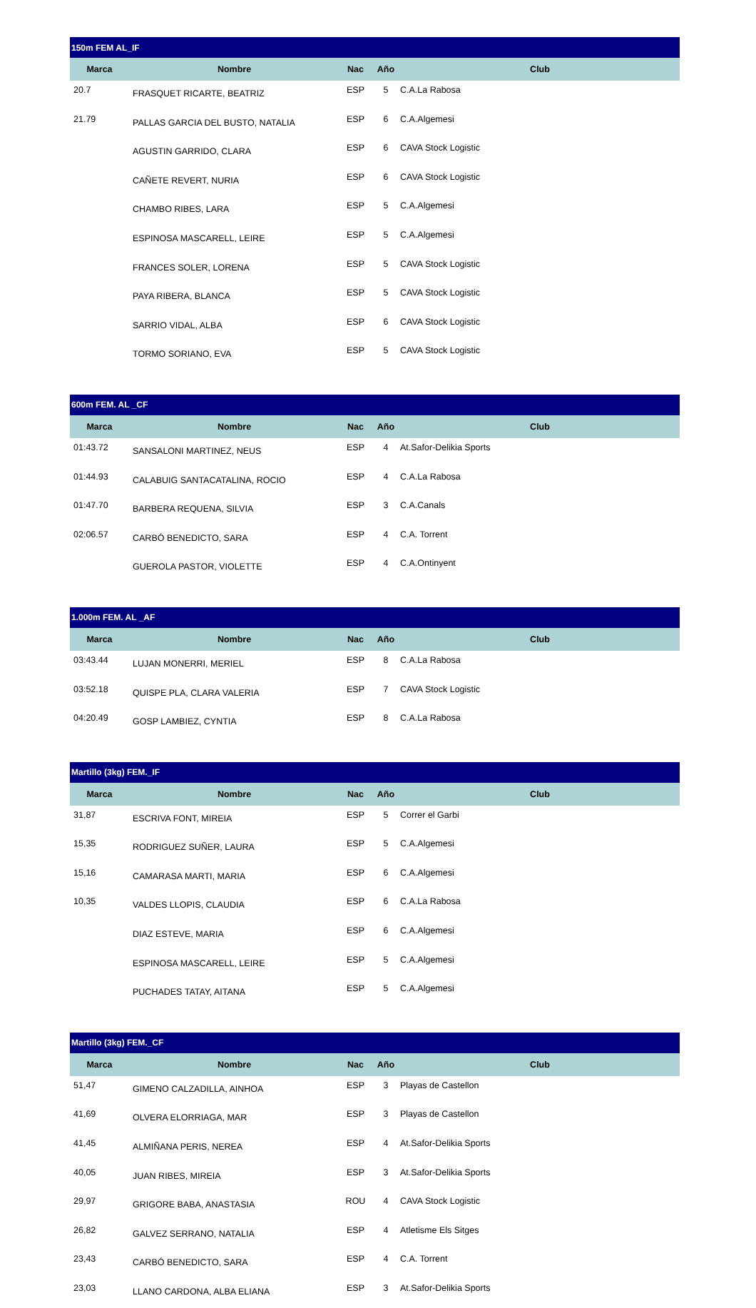| 150m FEM AL_IF | | | | |
| --- | --- | --- | --- | --- |
| Marca | Nombre | Nac | Año | Club |
| 20.7 | FRASQUET RICARTE, BEATRIZ | ESP | 5 | C.A.La Rabosa |
| 21.79 | PALLAS GARCIA DEL BUSTO, NATALIA | ESP | 6 | C.A.Algemesi |
| | AGUSTIN GARRIDO, CLARA | ESP | 6 | CAVA Stock Logistic |
| | CAÑETE REVERT, NURIA | ESP | 6 | CAVA Stock Logistic |
| | CHAMBO RIBES, LARA | ESP | 5 | C.A.Algemesi |
| | ESPINOSA MASCARELL, LEIRE | ESP | 5 | C.A.Algemesi |
| | FRANCES SOLER, LORENA | ESP | 5 | CAVA Stock Logistic |
| | PAYA RIBERA, BLANCA | ESP | 5 | CAVA Stock Logistic |
| | SARRIO VIDAL, ALBA | ESP | 6 | CAVA Stock Logistic |
| | TORMO SORIANO, EVA | ESP | 5 | CAVA Stock Logistic |
| 600m FEM. AL _CF | | | | |
| --- | --- | --- | --- | --- |
| Marca | Nombre | Nac | Año | Club |
| 01:43.72 | SANSALONI MARTINEZ, NEUS | ESP | 4 | At.Safor-Delikia Sports |
| 01:44.93 | CALABUIG SANTACATALINA, ROCIO | ESP | 4 | C.A.La Rabosa |
| 01:47.70 | BARBERA REQUENA, SILVIA | ESP | 3 | C.A.Canals |
| 02:06.57 | CARBÓ BENEDICTO, SARA | ESP | 4 | C.A. Torrent |
| | GUEROLA PASTOR, VIOLETTE | ESP | 4 | C.A.Ontinyent |
| 1.000m FEM. AL _AF | | | | |
| --- | --- | --- | --- | --- |
| Marca | Nombre | Nac | Año | Club |
| 03:43.44 | LUJAN MONERRI, MERIEL | ESP | 8 | C.A.La Rabosa |
| 03:52.18 | QUISPE PLA, CLARA VALERIA | ESP | 7 | CAVA Stock Logistic |
| 04:20.49 | GOSP LAMBIEZ, CYNTIA | ESP | 8 | C.A.La Rabosa |
| Martillo (3kg) FEM._IF | | | | |
| --- | --- | --- | --- | --- |
| Marca | Nombre | Nac | Año | Club |
| 31,87 | ESCRIVA FONT, MIREIA | ESP | 5 | Correr el Garbi |
| 15,35 | RODRIGUEZ SUÑER, LAURA | ESP | 5 | C.A.Algemesi |
| 15,16 | CAMARASA MARTI, MARIA | ESP | 6 | C.A.Algemesi |
| 10,35 | VALDES LLOPIS, CLAUDIA | ESP | 6 | C.A.La Rabosa |
| | DIAZ ESTEVE, MARIA | ESP | 6 | C.A.Algemesi |
| | ESPINOSA MASCARELL, LEIRE | ESP | 5 | C.A.Algemesi |
| | PUCHADES TATAY, AITANA | ESP | 5 | C.A.Algemesi |
| Martillo (3kg) FEM._CF | | | | |
| --- | --- | --- | --- | --- |
| Marca | Nombre | Nac | Año | Club |
| 51,47 | GIMENO CALZADILLA, AINHOA | ESP | 3 | Playas de Castellon |
| 41,69 | OLVERA ELORRIAGA, MAR | ESP | 3 | Playas de Castellon |
| 41,45 | ALMIÑANA PERIS, NEREA | ESP | 4 | At.Safor-Delikia Sports |
| 40,05 | JUAN RIBES, MIREIA | ESP | 3 | At.Safor-Delikia Sports |
| 29,97 | GRIGORE BABA, ANASTASIA | ROU | 4 | CAVA Stock Logistic |
| 26,82 | GALVEZ SERRANO, NATALIA | ESP | 4 | Atletisme Els Sitges |
| 23,43 | CARBÓ BENEDICTO, SARA | ESP | 4 | C.A. Torrent |
| 23,03 | LLANO CARDONA, ALBA ELIANA | ESP | 3 | At.Safor-Delikia Sports |